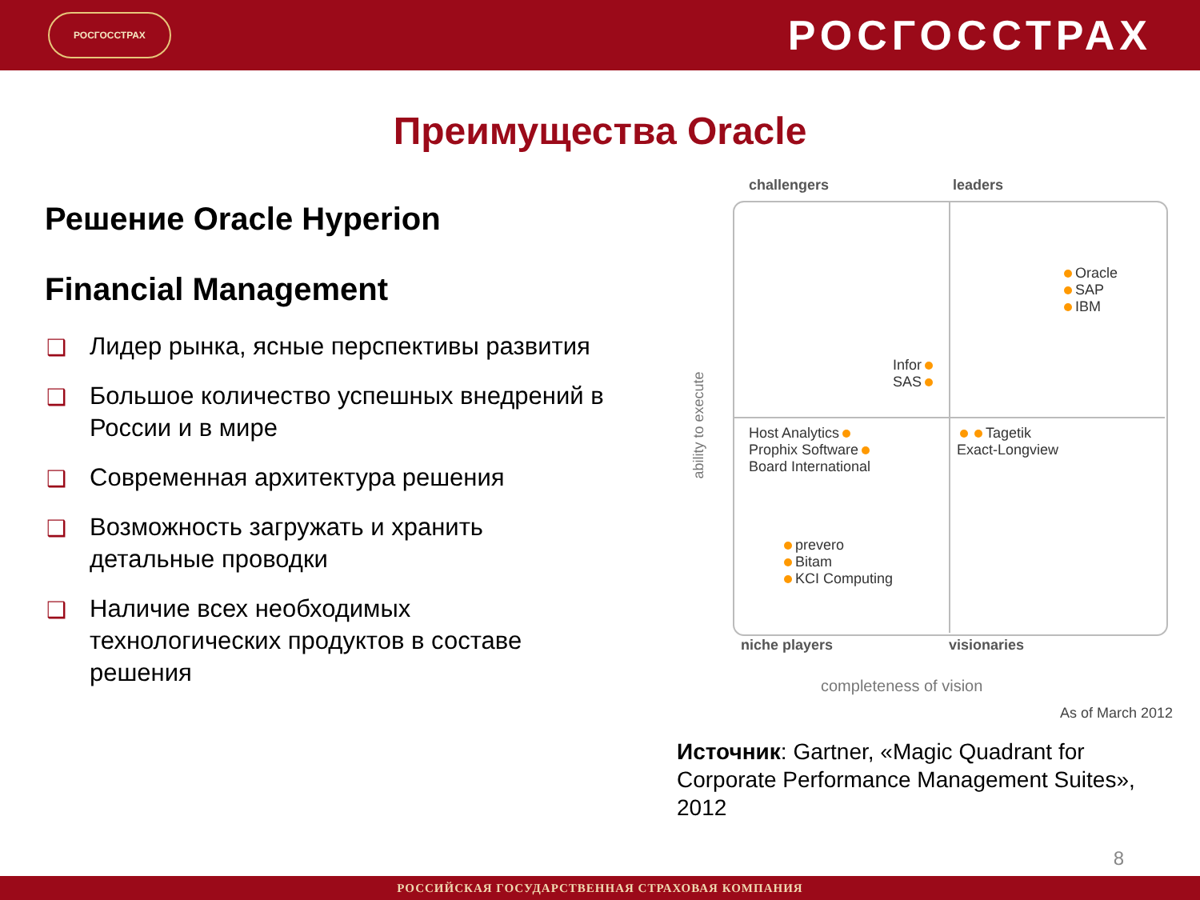РОСГОССТРАХ
РОСГОССТРАХ
Преимущества Oracle
Решение Oracle Hyperion
Financial Management
❑ Лидер рынка, ясные перспективы развития
❑ Большое количество успешных внедрений в России и в мире
❑ Современная архитектура решения
❑ Возможность загружать и хранить детальные проводки
❑ Наличие всех необходимых технологических продуктов в составе решения
challengers leaders
niche players visionaries
ability to execute
completeness of vision
Oracle
SAP
IBM
Infor
SAS
Host Analytics
Prophix Software
Board International
Tagetik
Exact-Longview
prevero
Bitam
KCI Computing
As of March 2012
Источник: Gartner, «Magic Quadrant for Corporate Performance Management Suites», 2012
8
РОССИЙСКАЯ ГОСУДАРСТВЕННАЯ СТРАХОВАЯ КОМПАНИЯ